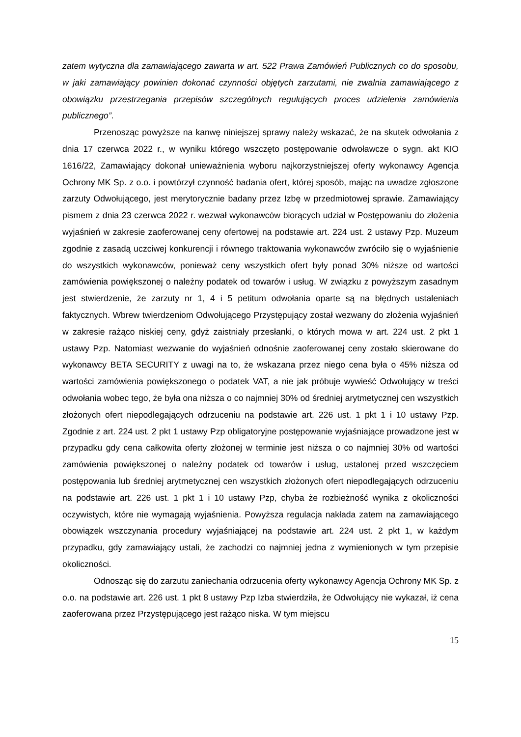zatem wytyczna dla zamawiającego zawarta w art. 522 Prawa Zamówień Publicznych co do sposobu, w jaki zamawiający powinien dokonać czynności objętych zarzutami, nie zwalnia zamawiającego z obowiązku przestrzegania przepisów szczególnych regulujących proces udzielenia zamówienia publicznego”.
Przenosząc powyższe na kanwę niniejszej sprawy należy wskazać, że na skutek odwołania z dnia 17 czerwca 2022 r., w wyniku którego wszczęto postępowanie odwoławcze o sygn. akt KIO 1616/22, Zamawiający dokonał unieważnienia wyboru najkorzystniejszej oferty wykonawcy Agencja Ochrony MK Sp. z o.o. i powtórzył czynność badania ofert, której sposób, mając na uwadze zgłoszone zarzuty Odwołującego, jest merytorycznie badany przez Izbę w przedmiotowej sprawie. Zamawiający pismem z dnia 23 czerwca 2022 r. wezwał wykonawców biorących udział w Postępowaniu do złożenia wyjaśnień w zakresie zaoferowanej ceny ofertowej na podstawie art. 224 ust. 2 ustawy Pzp. Muzeum zgodnie z zasadą uczciwej konkurencji i równego traktowania wykonawców zwróciło się o wyjaśnienie do wszystkich wykonawców, ponieważ ceny wszystkich ofert były ponad 30% niższe od wartości zamówienia powiększonej o należny podatek od towarów i usług. W związku z powyższym zasadnym jest stwierdzenie, że zarzuty nr 1, 4 i 5 petitum odwołania oparte są na błędnych ustaleniach faktycznych. Wbrew twierdzeniom Odwołującego Przystępujący został wezwany do złożenia wyjaśnień w zakresie rażąco niskiej ceny, gdyż zaistniały przesłanki, o których mowa w art. 224 ust. 2 pkt 1 ustawy Pzp. Natomiast wezwanie do wyjaśnień odnośnie zaoferowanej ceny zostało skierowane do wykonawcy BETA SECURITY z uwagi na to, że wskazana przez niego cena była o 45% niższa od wartości zamówienia powiększonego o podatek VAT, a nie jak próbuje wywieść Odwołujący w treści odwołania wobec tego, że była ona niższa o co najmniej 30% od średniej arytmetycznej cen wszystkich złożonych ofert niepodlegających odrzuceniu na podstawie art. 226 ust. 1 pkt 1 i 10 ustawy Pzp. Zgodnie z art. 224 ust. 2 pkt 1 ustawy Pzp obligatoryjne postępowanie wyjaśniające prowadzone jest w przypadku gdy cena całkowita oferty złożonej w terminie jest niższa o co najmniej 30% od wartości zamówienia powiększonej o należny podatek od towarów i usług, ustalonej przed wszczęciem postępowania lub średniej arytmetycznej cen wszystkich złożonych ofert niepodlegających odrzuceniu na podstawie art. 226 ust. 1 pkt 1 i 10 ustawy Pzp, chyba że rozbieżność wynika z okoliczności oczywistych, które nie wymagają wyjaśnienia. Powyższa regulacja nakłada zatem na zamawiającego obowiązek wszczynania procedury wyjaśniającej na podstawie art. 224 ust. 2 pkt 1, w każdym przypadku, gdy zamawiający ustali, że zachodzi co najmniej jedna z wymienionych w tym przepisie okoliczności.
Odnosząc się do zarzutu zaniechania odrzucenia oferty wykonawcy Agencja Ochrony MK Sp. z o.o. na podstawie art. 226 ust. 1 pkt 8 ustawy Pzp Izba stwierdziła, że Odwołujący nie wykazał, iż cena zaoferowana przez Przystępującego jest rażąco niska. W tym miejscu
15